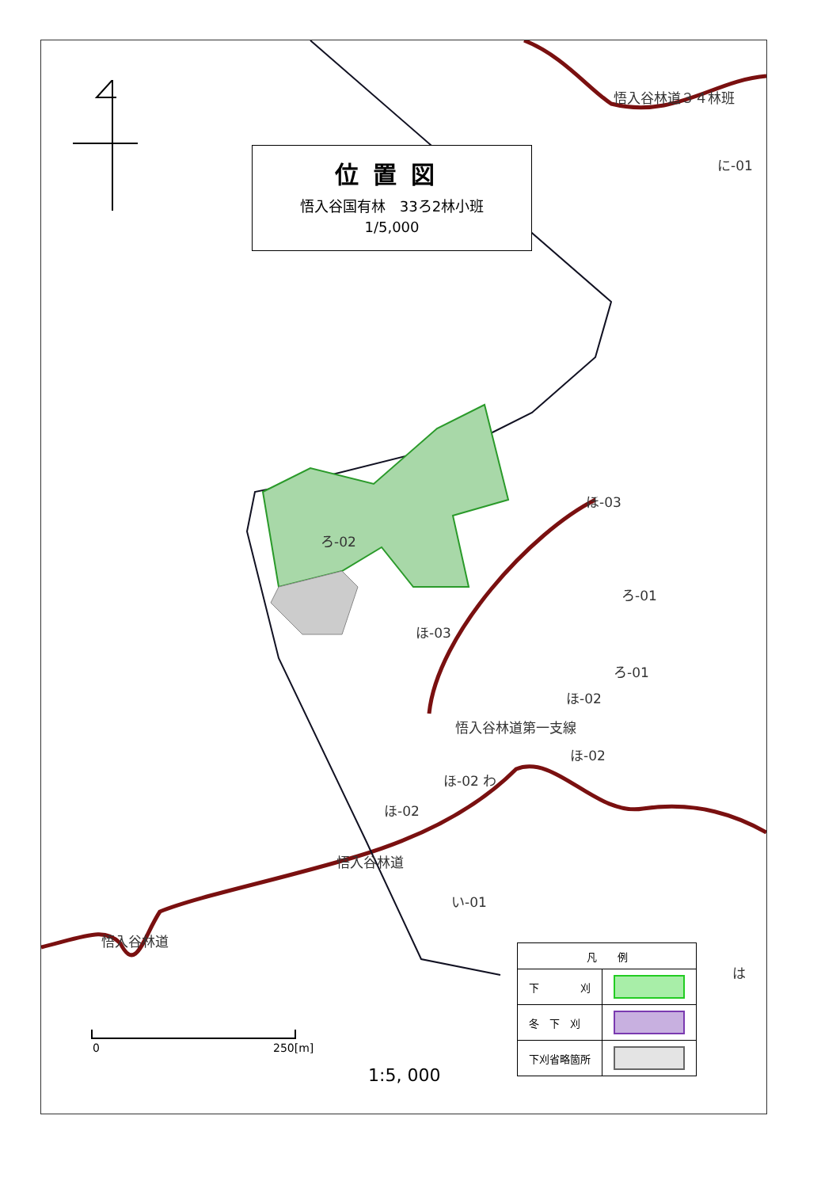位置図
悟入谷国有林　33ろ2林小班
1/5,000
に-01
悟入谷林道３４林班
ろ-02
ほ-03
ほ-03
ろ-01
ろ-01
ほ-02
悟入谷林道第一支線
ほ-02
ほ-02 わ
ほ-02
悟入谷林道
い-01
悟入谷林道
は
| 凡 例 | |
| --- | --- |
| 下 刈 | |
| 冬 下 刈 | |
| 下刈省略箇所 | |
0 250[m]
1:5, 000